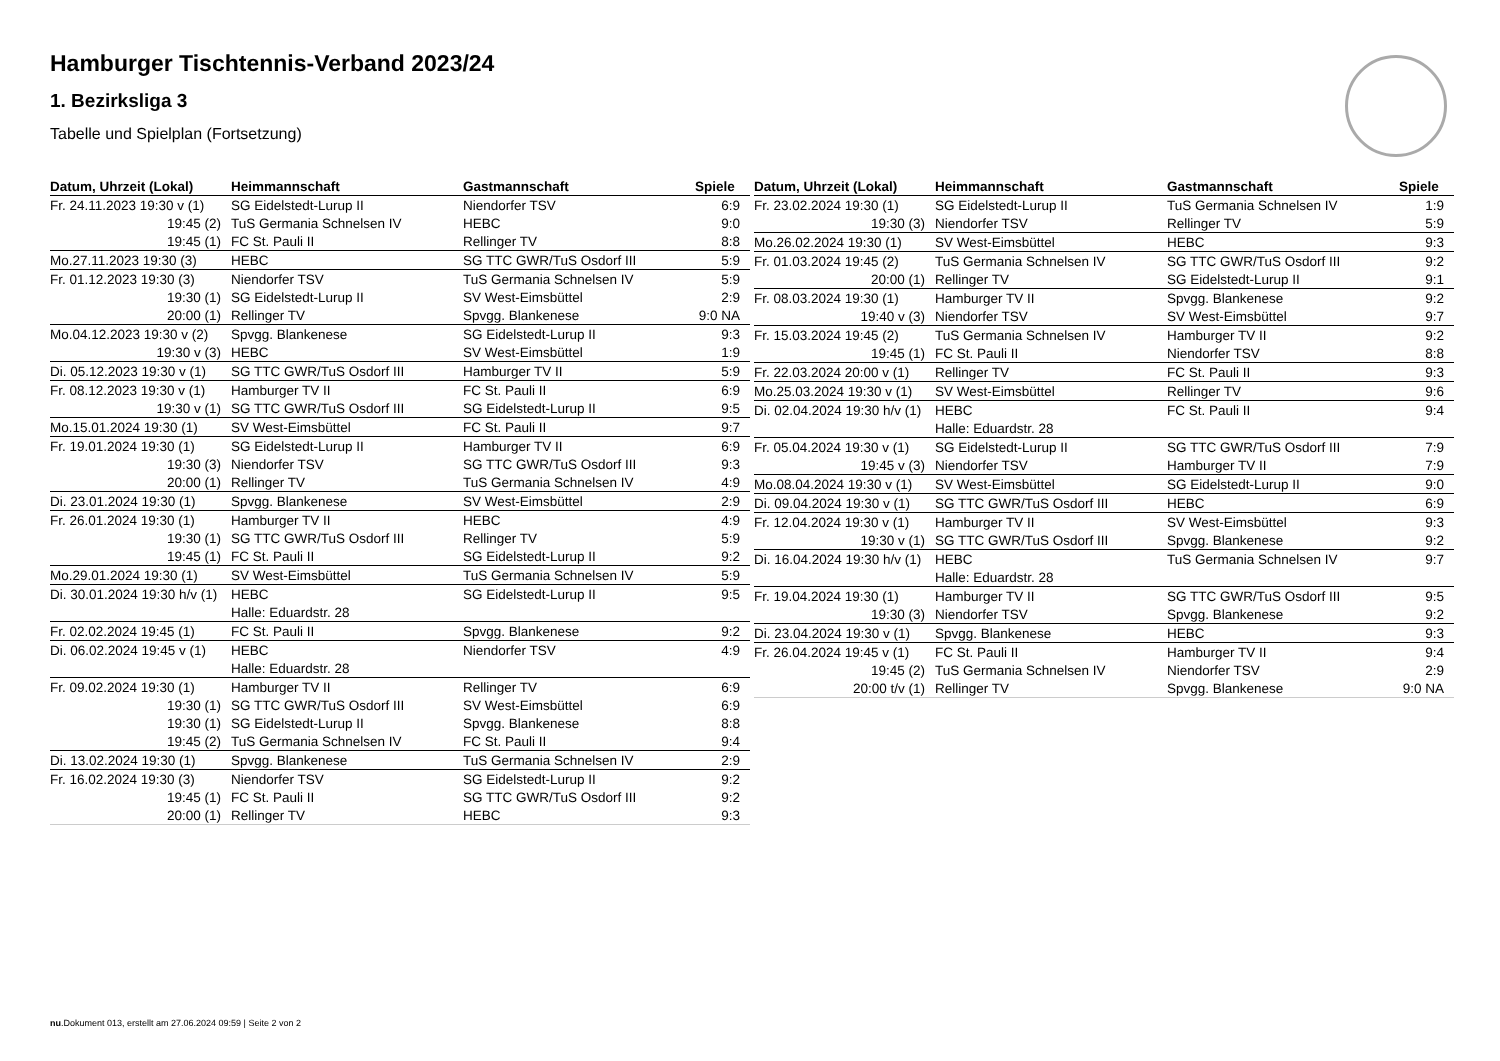Hamburger Tischtennis-Verband 2023/24
1. Bezirksliga 3
Tabelle und Spielplan (Fortsetzung)
| Datum, Uhrzeit (Lokal) | Heimmannschaft | Gastmannschaft | Spiele |
| --- | --- | --- | --- |
| Fr. 24.11.2023 19:30 v (1) | SG Eidelstedt-Lurup II | Niendorfer TSV | 6:9 |
| 19:45 (2) | TuS Germania Schnelsen IV | HEBC | 9:0 |
| 19:45 (1) | FC St. Pauli II | Rellinger TV | 8:8 |
| Mo.27.11.2023 19:30 (3) | HEBC | SG TTC GWR/TuS Osdorf III | 5:9 |
| Fr. 01.12.2023 19:30 (3) | Niendorfer TSV | TuS Germania Schnelsen IV | 5:9 |
| 19:30 (1) | SG Eidelstedt-Lurup II | SV West-Eimsbüttel | 2:9 |
| 20:00 (1) | Rellinger TV | Spvgg. Blankenese | 9:0 NA |
| Mo.04.12.2023 19:30 v (2) | Spvgg. Blankenese | SG Eidelstedt-Lurup II | 9:3 |
| 19:30 v (3) | HEBC | SV West-Eimsbüttel | 1:9 |
| Di. 05.12.2023 19:30 v (1) | SG TTC GWR/TuS Osdorf III | Hamburger TV II | 5:9 |
| Fr. 08.12.2023 19:30 v (1) | Hamburger TV II | FC St. Pauli II | 6:9 |
| 19:30 v (1) | SG TTC GWR/TuS Osdorf III | SG Eidelstedt-Lurup II | 9:5 |
| Mo.15.01.2024 19:30 (1) | SV West-Eimsbüttel | FC St. Pauli II | 9:7 |
| Fr. 19.01.2024 19:30 (1) | SG Eidelstedt-Lurup II | Hamburger TV II | 6:9 |
| 19:30 (3) | Niendorfer TSV | SG TTC GWR/TuS Osdorf III | 9:3 |
| 20:00 (1) | Rellinger TV | TuS Germania Schnelsen IV | 4:9 |
| Di. 23.01.2024 19:30 (1) | Spvgg. Blankenese | SV West-Eimsbüttel | 2:9 |
| Fr. 26.01.2024 19:30 (1) | Hamburger TV II | HEBC | 4:9 |
| 19:30 (1) | SG TTC GWR/TuS Osdorf III | Rellinger TV | 5:9 |
| 19:45 (1) | FC St. Pauli II | SG Eidelstedt-Lurup II | 9:2 |
| Mo.29.01.2024 19:30 (1) | SV West-Eimsbüttel | TuS Germania Schnelsen IV | 5:9 |
| Di. 30.01.2024 19:30 h/v (1) | HEBC | SG Eidelstedt-Lurup II | 9:5 |
| | Halle: Eduardstr. 28 | | |
| Fr. 02.02.2024 19:45 (1) | FC St. Pauli II | Spvgg. Blankenese | 9:2 |
| Di. 06.02.2024 19:45 v (1) | HEBC | Niendorfer TSV | 4:9 |
| | Halle: Eduardstr. 28 | | |
| Fr. 09.02.2024 19:30 (1) | Hamburger TV II | Rellinger TV | 6:9 |
| 19:30 (1) | SG TTC GWR/TuS Osdorf III | SV West-Eimsbüttel | 6:9 |
| 19:30 (1) | SG Eidelstedt-Lurup II | Spvgg. Blankenese | 8:8 |
| 19:45 (2) | TuS Germania Schnelsen IV | FC St. Pauli II | 9:4 |
| Di. 13.02.2024 19:30 (1) | Spvgg. Blankenese | TuS Germania Schnelsen IV | 2:9 |
| Fr. 16.02.2024 19:30 (3) | Niendorfer TSV | SG Eidelstedt-Lurup II | 9:2 |
| 19:45 (1) | FC St. Pauli II | SG TTC GWR/TuS Osdorf III | 9:2 |
| 20:00 (1) | Rellinger TV | HEBC | 9:3 |
| Datum, Uhrzeit (Lokal) | Heimmannschaft | Gastmannschaft | Spiele |
| --- | --- | --- | --- |
| Fr. 23.02.2024 19:30 (1) | SG Eidelstedt-Lurup II | TuS Germania Schnelsen IV | 1:9 |
| 19:30 (3) | Niendorfer TSV | Rellinger TV | 5:9 |
| Mo.26.02.2024 19:30 (1) | SV West-Eimsbüttel | HEBC | 9:3 |
| Fr. 01.03.2024 19:45 (2) | TuS Germania Schnelsen IV | SG TTC GWR/TuS Osdorf III | 9:2 |
| 20:00 (1) | Rellinger TV | SG Eidelstedt-Lurup II | 9:1 |
| Fr. 08.03.2024 19:30 (1) | Hamburger TV II | Spvgg. Blankenese | 9:2 |
| 19:40 v (3) | Niendorfer TSV | SV West-Eimsbüttel | 9:7 |
| Fr. 15.03.2024 19:45 (2) | TuS Germania Schnelsen IV | Hamburger TV II | 9:2 |
| 19:45 (1) | FC St. Pauli II | Niendorfer TSV | 8:8 |
| Fr. 22.03.2024 20:00 v (1) | Rellinger TV | FC St. Pauli II | 9:3 |
| Mo.25.03.2024 19:30 v (1) | SV West-Eimsbüttel | Rellinger TV | 9:6 |
| Di. 02.04.2024 19:30 h/v (1) | HEBC | FC St. Pauli II | 9:4 |
| | Halle: Eduardstr. 28 | | |
| Fr. 05.04.2024 19:30 v (1) | SG Eidelstedt-Lurup II | SG TTC GWR/TuS Osdorf III | 7:9 |
| 19:45 v (3) | Niendorfer TSV | Hamburger TV II | 7:9 |
| Mo.08.04.2024 19:30 v (1) | SV West-Eimsbüttel | SG Eidelstedt-Lurup II | 9:0 |
| Di. 09.04.2024 19:30 v (1) | SG TTC GWR/TuS Osdorf III | HEBC | 6:9 |
| Fr. 12.04.2024 19:30 v (1) | Hamburger TV II | SV West-Eimsbüttel | 9:3 |
| 19:30 v (1) | SG TTC GWR/TuS Osdorf III | Spvgg. Blankenese | 9:2 |
| Di. 16.04.2024 19:30 h/v (1) | HEBC | TuS Germania Schnelsen IV | 9:7 |
| | Halle: Eduardstr. 28 | | |
| Fr. 19.04.2024 19:30 (1) | Hamburger TV II | SG TTC GWR/TuS Osdorf III | 9:5 |
| 19:30 (3) | Niendorfer TSV | Spvgg. Blankenese | 9:2 |
| Di. 23.04.2024 19:30 v (1) | Spvgg. Blankenese | HEBC | 9:3 |
| Fr. 26.04.2024 19:45 v (1) | FC St. Pauli II | Hamburger TV II | 9:4 |
| 19:45 (2) | TuS Germania Schnelsen IV | Niendorfer TSV | 2:9 |
| 20:00 t/v (1) | Rellinger TV | Spvgg. Blankenese | 9:0 NA |
nu.Dokument 013, erstellt am 27.06.2024 09:59 | Seite 2 von 2